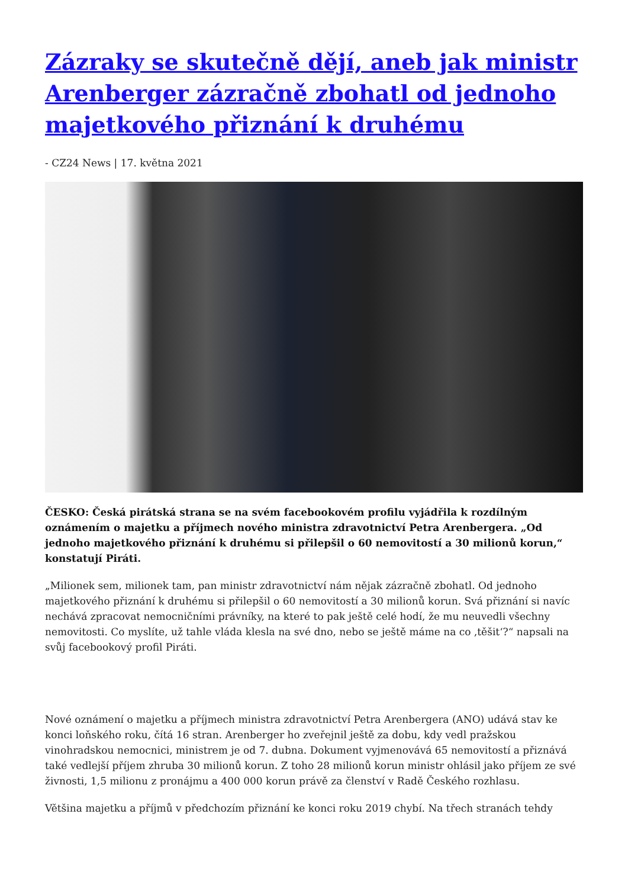Zázraky se skutečně dějí, aneb jak ministr Arenberger zázračně zbohatl od jednoho majetkového přiznání k druhému
- CZ24 News | 17. května 2021
ČESKO: Česká pirátská strana se na svém facebookovém profilu vyjádřila k rozdílným oznámením o majetku a příjmech nového ministra zdravotnictví Petra Arenbergera. „Od jednoho majetkového přiznání k druhému si přilepšil o 60 nemovitostí a 30 milionů korun,“ konstatují Piráti.
„Milionek sem, milionek tam, pan ministr zdravotnictví nám nějak zázračně zbohatl. Od jednoho majetkového přiznání k druhému si přilepšil o 60 nemovitostí a 30 milionů korun. Svá přiznání si navíc nechává zpracovat nemocničními právníky, na které to pak ještě celé hodí, že mu neuvedli všechny nemovitosti. Co myslíte, už tahle vláda klesla na své dno, nebo se ještě máme na co ‚těšit‘?“ napsali na svůj facebookový profil Piráti.
Nové oznámení o majetku a příjmech ministra zdravotnictví Petra Arenbergera (ANO) udává stav ke konci loňského roku, čítá 16 stran. Arenberger ho zveřejnil ještě za dobu, kdy vedl pražskou vinohradskou nemocnici, ministrem je od 7. dubna. Dokument vyjmenovává 65 nemovitostí a přiznává také vedlejší příjem zhruba 30 milionů korun. Z toho 28 milionů korun ministr ohlásil jako příjem ze své živnosti, 1,5 milionu z pronájmu a 400 000 korun právě za členství v Radě Českého rozhlasu.
Většina majetku a příjmů v předchozím přiznání ke konci roku 2019 chybí. Na třech stranách tehdy